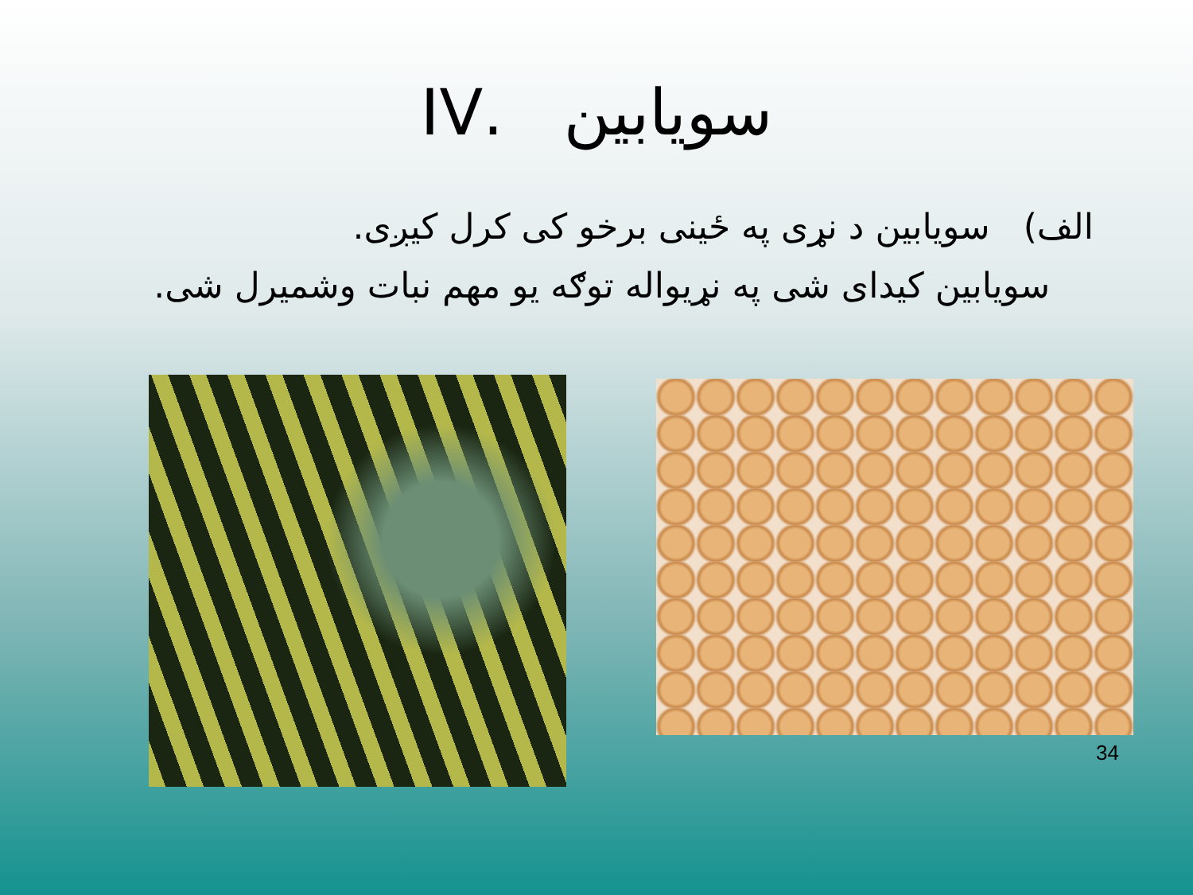سویابین .IV
الف) سویابین د نړی په ځینی برخو کی کرل کیږی.
سویابین کیدای شی په نړیواله توګه یو مهم نبات وشمیرل شی.
34